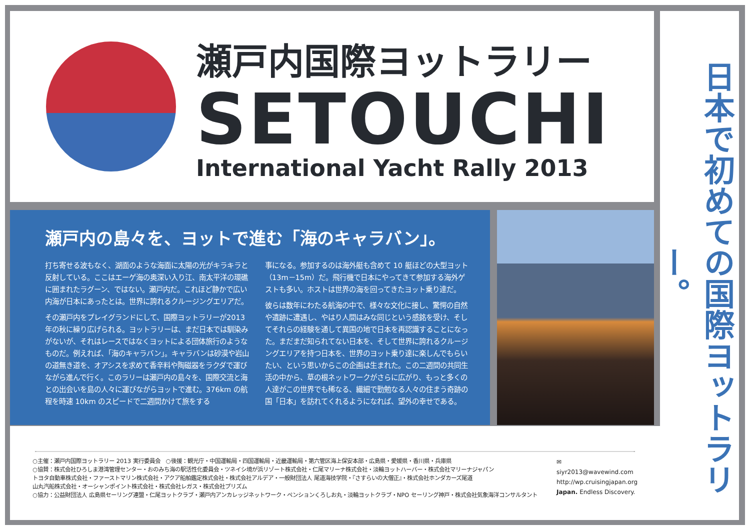瀬戸内国際ヨットラリー
SETOUCHI
International Yacht Rally 2013
瀬戸内の島々を、ヨットで進む「海のキャラバン」。
打ち寄せる波もなく、湖面のような海面に太陽の光がキラキラと反射している。ここはエーゲ海の奥深い入り江、南太平洋の環礁に囲まれたラグーン、ではない。瀬戸内だ。これほど静かで広い内海が日本にあったとは。世界に誇れるクルージングエリアだ。
その瀬戸内をプレイグランドにして、国際ヨットラリーが2013年の秋に繰り広げられる。ヨットラリーは、まだ日本では馴染みがないが、それはレースではなくヨットによる団体旅行のようなものだ。例えれば、「海のキャラバン」。キャラバンは砂漠や岩山の道無き道を、オアシスを求めて香辛料や陶磁器をラクダで運びながら進んで行く。このラリーは瀬戸内の島々を、国際交流と海との出会いを島の人々に運びながらヨットで進む。376km の航程を時速 10km のスピードで二週間かけて旅をする
事になる。参加するのは海外艇も含めて 10 艇ほどの大型ヨット（13m－15m）だ。飛行機で日本にやってきて参加する海外ゲストも多い。ホストは世界の海を回ってきたヨット乗り達だ。
彼らは数年にわたる航海の中で、様々な文化に接し、驚愕の自然や遺跡に遭遇し、やはり人間はみな同じという感銘を受け、そしてそれらの経験を通して異国の地で日本を再認識することになった。まだまだ知られてない日本を、そして世界に誇れるクルージングエリアを持つ日本を、世界のヨット乗り達に楽しんでもらいたい、という思いからこの企画は生まれた。この二週間の共同生活の中から、草の根ネットワークがさらに広がり、もっと多くの人達がこの世界でも稀なる、繊細で勤勉なる人々の住まう奇跡の国「日本」を訪れてくれるようになれば、望外の幸せである。
日本で初めての国際ヨットラリー。
○主催：瀬戸内国際ヨットラリー 2013 実行委員会　○後援：観光庁・中国運輸局・四国運輸局・近畿運輸局・第六管区海上保安本部・広島県・愛媛県・香川県・兵庫県
○協賛：株式会社ひろしま港湾管理センター・おのみち海の駅活性化委員会・ツネイシ境が浜リゾート株式会社・仁尾マリーナ株式会社・淡輪ヨットハーバー・株式会社マリーナジャパン
トヨタ自動車株式会社・ファーストマリン株式会社・アクア船舶鑑定株式会社・株式会社アルデア・一般財団法人 尾道海技学院・『さすらいの大僧正』・株式会社ホンダカーズ尾道
山丸汽船株式会社・オーシャンポイント株式会社・株式会社レガス・株式会社プリズム
○協力：公益財団法人 広島県セーリング連盟・仁尾ヨットクラブ・瀬戸内アンカレッジネットワーク・ペンションくろしお丸・淡輪ヨットクラブ・NPO セーリング神戸・株式会社気象海洋コンサルタント
✉ siyr2013@wavewind.com
http://wp.cruisingjapan.org
Japan. Endless Discovery.